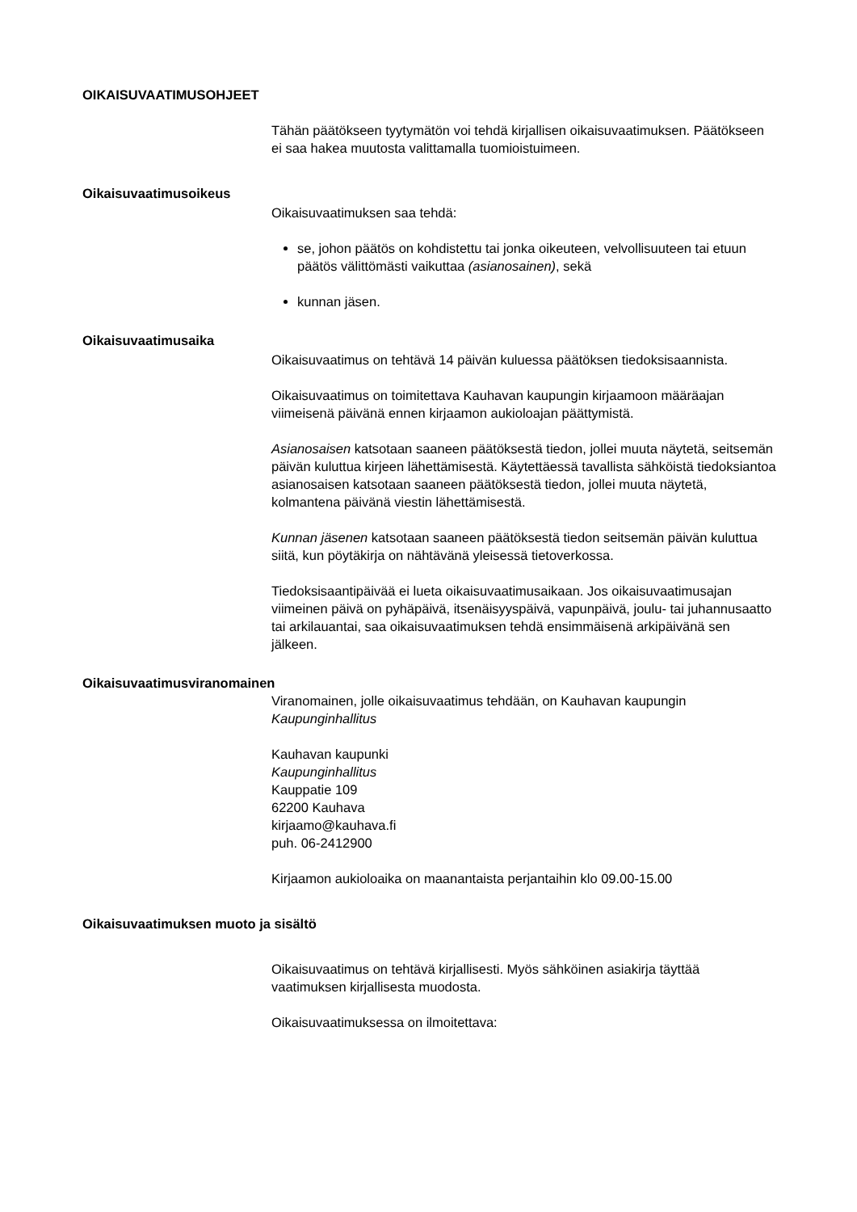OIKAISUVAATIMUSOHJEET
Tähän päätökseen tyytymätön voi tehdä kirjallisen oikaisuvaatimuksen. Päätökseen ei saa hakea muutosta valittamalla tuomioistuimeen.
Oikaisuvaatimusoikeus
Oikaisuvaatimuksen saa tehdä:
se, johon päätös on kohdistettu tai jonka oikeuteen, velvollisuuteen tai etuun päätös välittömästi vaikuttaa (asianosainen), sekä
kunnan jäsen.
Oikaisuvaatimusaika
Oikaisuvaatimus on tehtävä 14 päivän kuluessa päätöksen tiedoksisaannista.
Oikaisuvaatimus on toimitettava Kauhavan kaupungin kirjaamoon määräajan viimeisenä päivänä ennen kirjaamon aukioloajan päättymistä.
Asianosaisen katsotaan saaneen päätöksestä tiedon, jollei muuta näytetä, seitsemän päivän kuluttua kirjeen lähettämisestä. Käytettäessä tavallista sähköistä tiedoksiantoa asianosaisen katsotaan saaneen päätöksestä tiedon, jollei muuta näytetä, kolmantena päivänä viestin lähettämisestä.
Kunnan jäsenen katsotaan saaneen päätöksestä tiedon seitsemän päivän kuluttua siitä, kun pöytäkirja on nähtävänä yleisessä tietoverkossa.
Tiedoksisaantipäivää ei lueta oikaisuvaatimusaikaan. Jos oikaisuvaatimusajan viimeinen päivä on pyhäpäivä, itsenäisyyspäivä, vapunpäivä, joulu- tai juhannusaatto tai arkilauantai, saa oikaisuvaatimuksen tehdä ensimmäisenä arkipäivänä sen jälkeen.
Oikaisuvaatimusviranomainen
Viranomainen, jolle oikaisuvaatimus tehdään, on Kauhavan kaupungin Kaupunginhallitus
Kauhavan kaupunki
Kaupunginhallitus
Kauppatie 109
62200 Kauhava
kirjaamo@kauhava.fi
puh. 06-2412900
Kirjaamon aukioloaika on maanantaista perjantaihin klo 09.00-15.00
Oikaisuvaatimuksen muoto ja sisältö
Oikaisuvaatimus on tehtävä kirjallisesti. Myös sähköinen asiakirja täyttää vaatimuksen kirjallisesta muodosta.
Oikaisuvaatimuksessa on ilmoitettava: